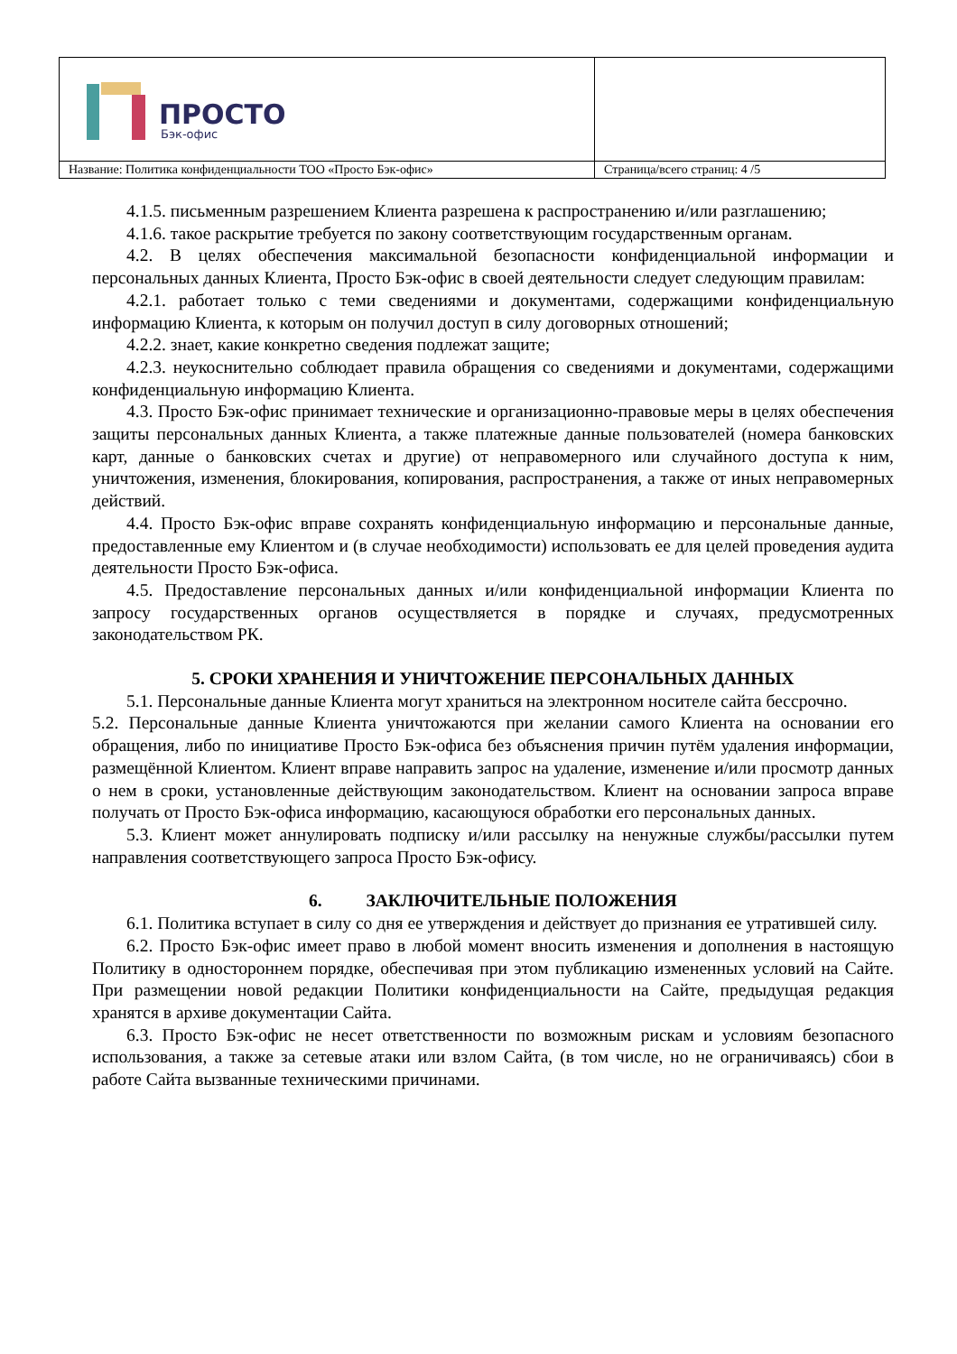| ПРОСТО Бэк-офис | |
| Название: Политика конфиденциальности ТОО «Просто Бэк-офис» | Страница/всего страниц: 4 /5 |
4.1.5. письменным разрешением Клиента разрешена к распространению и/или разглашению;
4.1.6. такое раскрытие требуется по закону соответствующим государственным органам.
4.2. В целях обеспечения максимальной безопасности конфиденциальной информации и персональных данных Клиента, Просто Бэк-офис в своей деятельности следует следующим правилам:
4.2.1. работает только с теми сведениями и документами, содержащими конфиденциальную информацию Клиента, к которым он получил доступ в силу договорных отношений;
4.2.2. знает, какие конкретно сведения подлежат защите;
4.2.3. неукоснительно соблюдает правила обращения со сведениями и документами, содержащими конфиденциальную информацию Клиента.
4.3. Просто Бэк-офис принимает технические и организационно-правовые меры в целях обеспечения защиты персональных данных Клиента, а также платежные данные пользователей (номера банковских карт, данные о банковских счетах и другие) от неправомерного или случайного доступа к ним, уничтожения, изменения, блокирования, копирования, распространения, а также от иных неправомерных действий.
4.4. Просто Бэк-офис вправе сохранять конфиденциальную информацию и персональные данные, предоставленные ему Клиентом и (в случае необходимости) использовать ее для целей проведения аудита деятельности Просто Бэк-офиса.
4.5. Предоставление персональных данных и/или конфиденциальной информации Клиента по запросу государственных органов осуществляется в порядке и случаях, предусмотренных законодательством РК.
5. СРОКИ ХРАНЕНИЯ И УНИЧТОЖЕНИЕ ПЕРСОНАЛЬНЫХ ДАННЫХ
5.1. Персональные данные Клиента могут храниться на электронном носителе сайта бессрочно.
5.2. Персональные данные Клиента уничтожаются при желании самого Клиента на основании его обращения, либо по инициативе Просто Бэк-офиса без объяснения причин путём удаления информации, размещённой Клиентом. Клиент вправе направить запрос на удаление, изменение и/или просмотр данных о нем в сроки, установленные действующим законодательством. Клиент на основании запроса вправе получать от Просто Бэк-офиса информацию, касающуюся обработки его персональных данных.
5.3. Клиент может аннулировать подписку и/или рассылку на ненужные службы/рассылки путем направления соответствующего запроса Просто Бэк-офису.
6. ЗАКЛЮЧИТЕЛЬНЫЕ ПОЛОЖЕНИЯ
6.1. Политика вступает в силу со дня ее утверждения и действует до признания ее утратившей силу.
6.2. Просто Бэк-офис имеет право в любой момент вносить изменения и дополнения в настоящую Политику в одностороннем порядке, обеспечивая при этом публикацию измененных условий на Сайте. При размещении новой редакции Политики конфиденциальности на Сайте, предыдущая редакция хранятся в архиве документации Сайта.
6.3. Просто Бэк-офис не несет ответственности по возможным рискам и условиям безопасного использования, а также за сетевые атаки или взлом Сайта, (в том числе, но не ограничиваясь) сбои в работе Сайта вызванные техническими причинами.